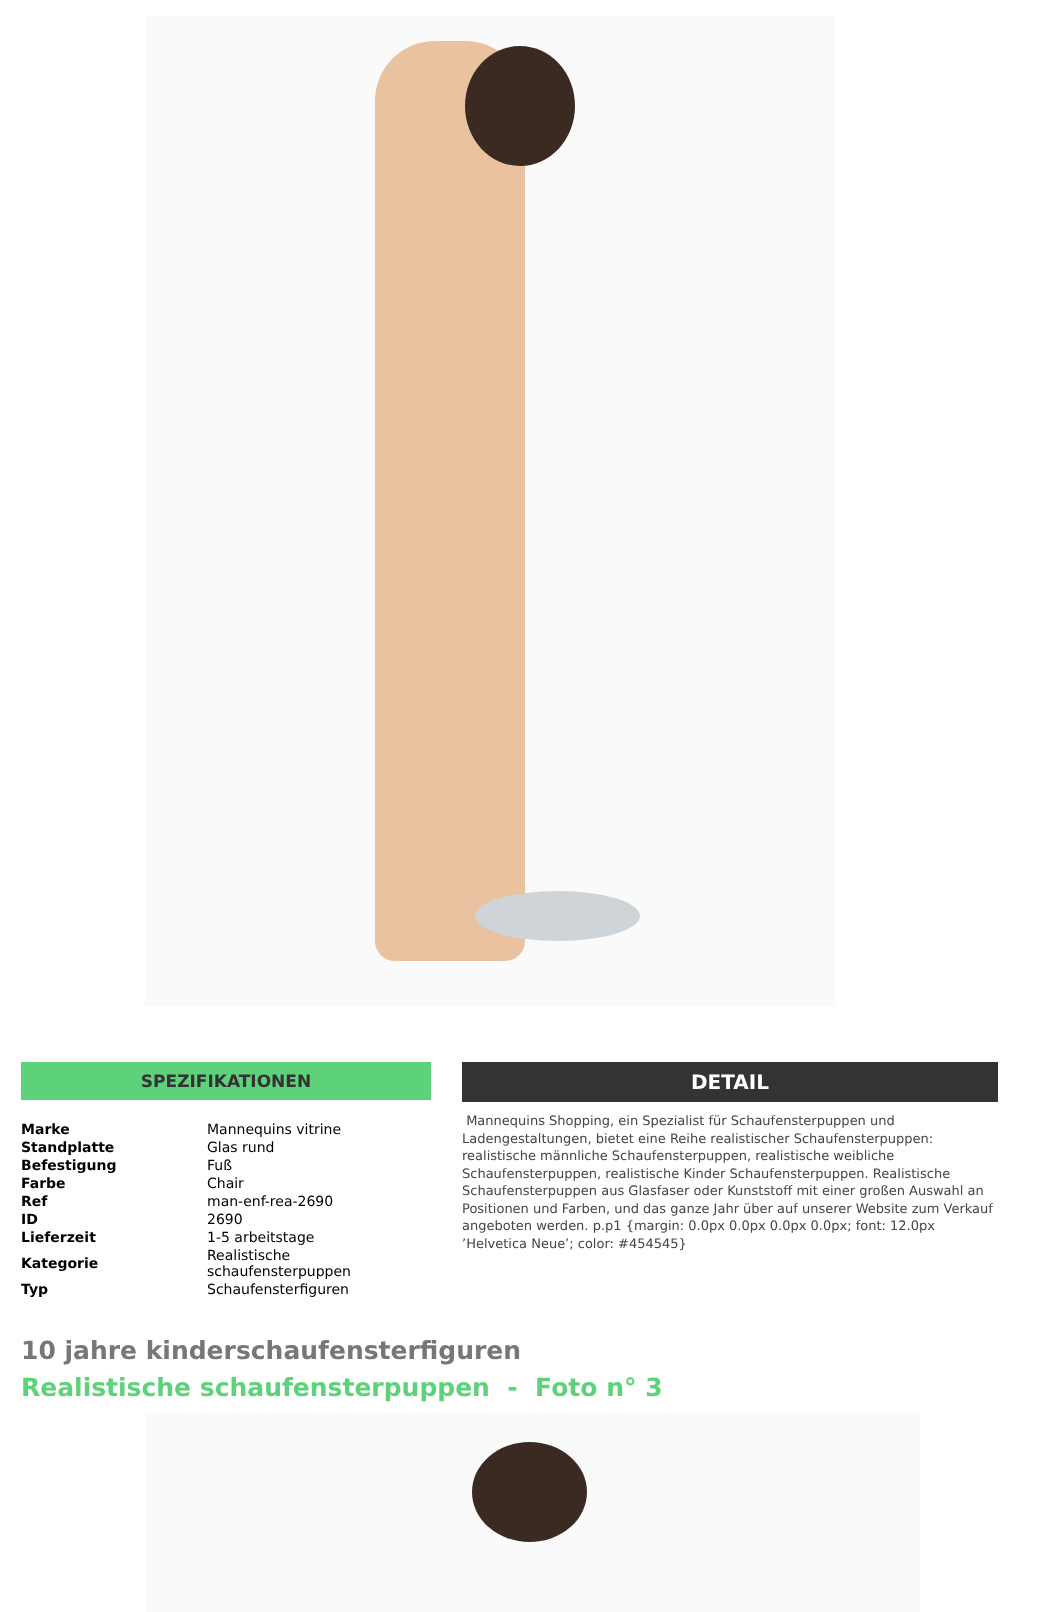SPEZIFIKATIONEN
| Marke | Mannequins vitrine |
| Standplatte | Glas rund |
| Befestigung | Fuß |
| Farbe | Chair |
| Ref | man-enf-rea-2690 |
| ID | 2690 |
| Lieferzeit | 1-5 arbeitstage |
| Kategorie | Realistische schaufensterpuppen |
| Typ | Schaufensterfiguren |
DETAIL
Mannequins Shopping, ein Spezialist für Schaufensterpuppen und Ladengestaltungen, bietet eine Reihe realistischer Schaufensterpuppen: realistische männliche Schaufensterpuppen, realistische weibliche Schaufensterpuppen, realistische Kinder Schaufensterpuppen. Realistische Schaufensterpuppen aus Glasfaser oder Kunststoff mit einer großen Auswahl an Positionen und Farben, und das ganze Jahr über auf unserer Website zum Verkauf angeboten werden. p.p1 {margin: 0.0px 0.0px 0.0px 0.0px; font: 12.0px ’Helvetica Neue’; color: #454545}
10 jahre kinderschaufensterfiguren
Realistische schaufensterpuppen - Foto n° 3